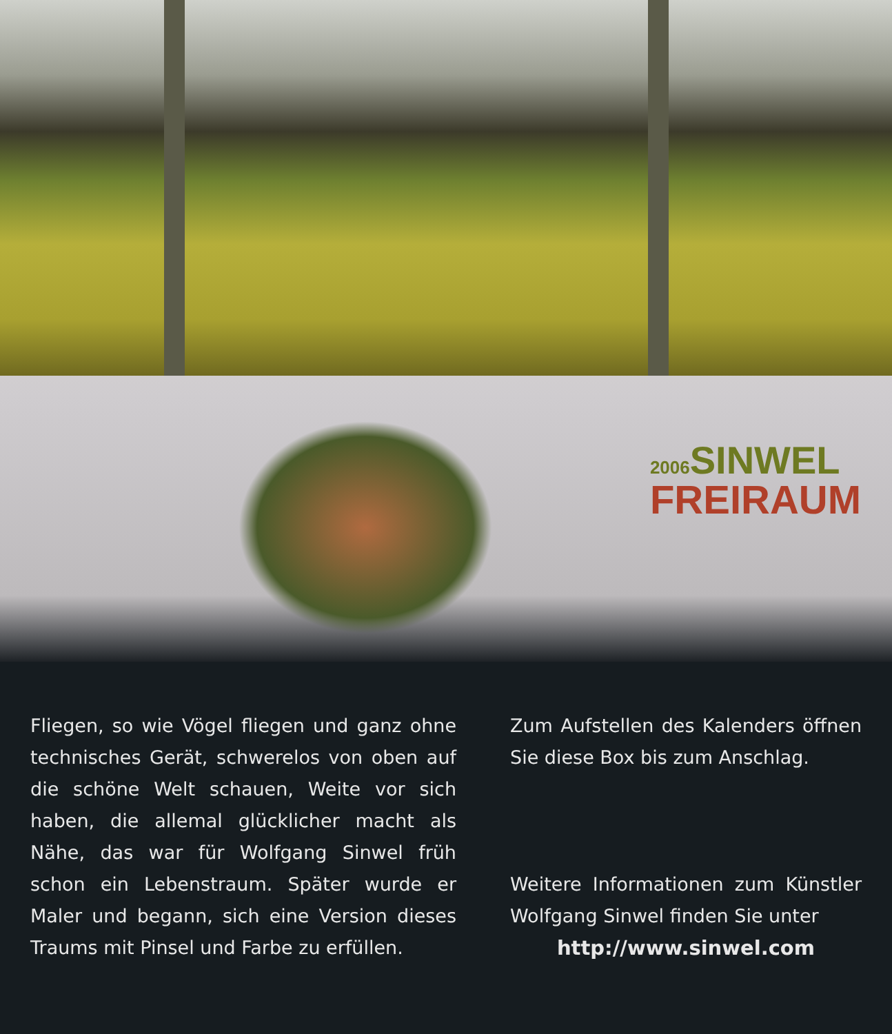2006 SINWEL
FREIRAUM
Fliegen, so wie Vögel fliegen und ganz ohne technisches Gerät, schwerelos von oben auf die schöne Welt schauen, Weite vor sich haben, die allemal glücklicher macht als Nähe, das war für Wolfgang Sinwel früh schon ein Lebenstraum. Später wurde er Maler und begann, sich eine Version dieses Traums mit Pinsel und Farbe zu erfüllen.
Zum Aufstellen des Kalenders öffnen Sie diese Box bis zum Anschlag.
Weitere Informationen zum Künstler Wolfgang Sinwel finden Sie unter
http://www.sinwel.com